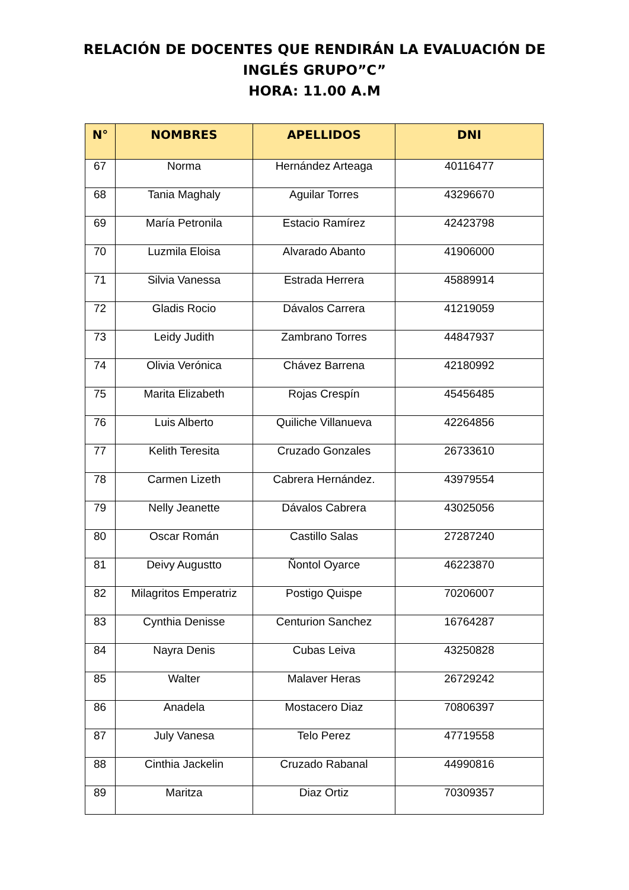RELACIÓN DE DOCENTES QUE RENDIRÁN LA EVALUACIÓN DE
INGLÉS GRUPO”C”
HORA: 11.00 A.M
| N° | NOMBRES | APELLIDOS | DNI |
| --- | --- | --- | --- |
| 67 | Norma | Hernández Arteaga | 40116477 |
| 68 | Tania Maghaly | Aguilar Torres | 43296670 |
| 69 | María Petronila | Estacio Ramírez | 42423798 |
| 70 | Luzmila Eloisa | Alvarado Abanto | 41906000 |
| 71 | Silvia Vanessa | Estrada Herrera | 45889914 |
| 72 | Gladis Rocio | Dávalos Carrera | 41219059 |
| 73 | Leidy Judith | Zambrano Torres | 44847937 |
| 74 | Olivia Verónica | Chávez Barrena | 42180992 |
| 75 | Marita Elizabeth | Rojas Crespín | 45456485 |
| 76 | Luis Alberto | Quiliche Villanueva | 42264856 |
| 77 | Kelith Teresita | Cruzado Gonzales | 26733610 |
| 78 | Carmen Lizeth | Cabrera Hernández. | 43979554 |
| 79 | Nelly Jeanette | Dávalos Cabrera | 43025056 |
| 80 | Oscar Román | Castillo Salas | 27287240 |
| 81 | Deivy Augustto | Ñontol Oyarce | 46223870 |
| 82 | Milagritos Emperatriz | Postigo Quispe | 70206007 |
| 83 | Cynthia Denisse | Centurion Sanchez | 16764287 |
| 84 | Nayra Denis | Cubas Leiva | 43250828 |
| 85 | Walter | Malaver Heras | 26729242 |
| 86 | Anadela | Mostacero Diaz | 70806397 |
| 87 | July Vanesa | Telo Perez | 47719558 |
| 88 | Cinthia Jackelin | Cruzado Rabanal | 44990816 |
| 89 | Maritza | Diaz Ortiz | 70309357 |